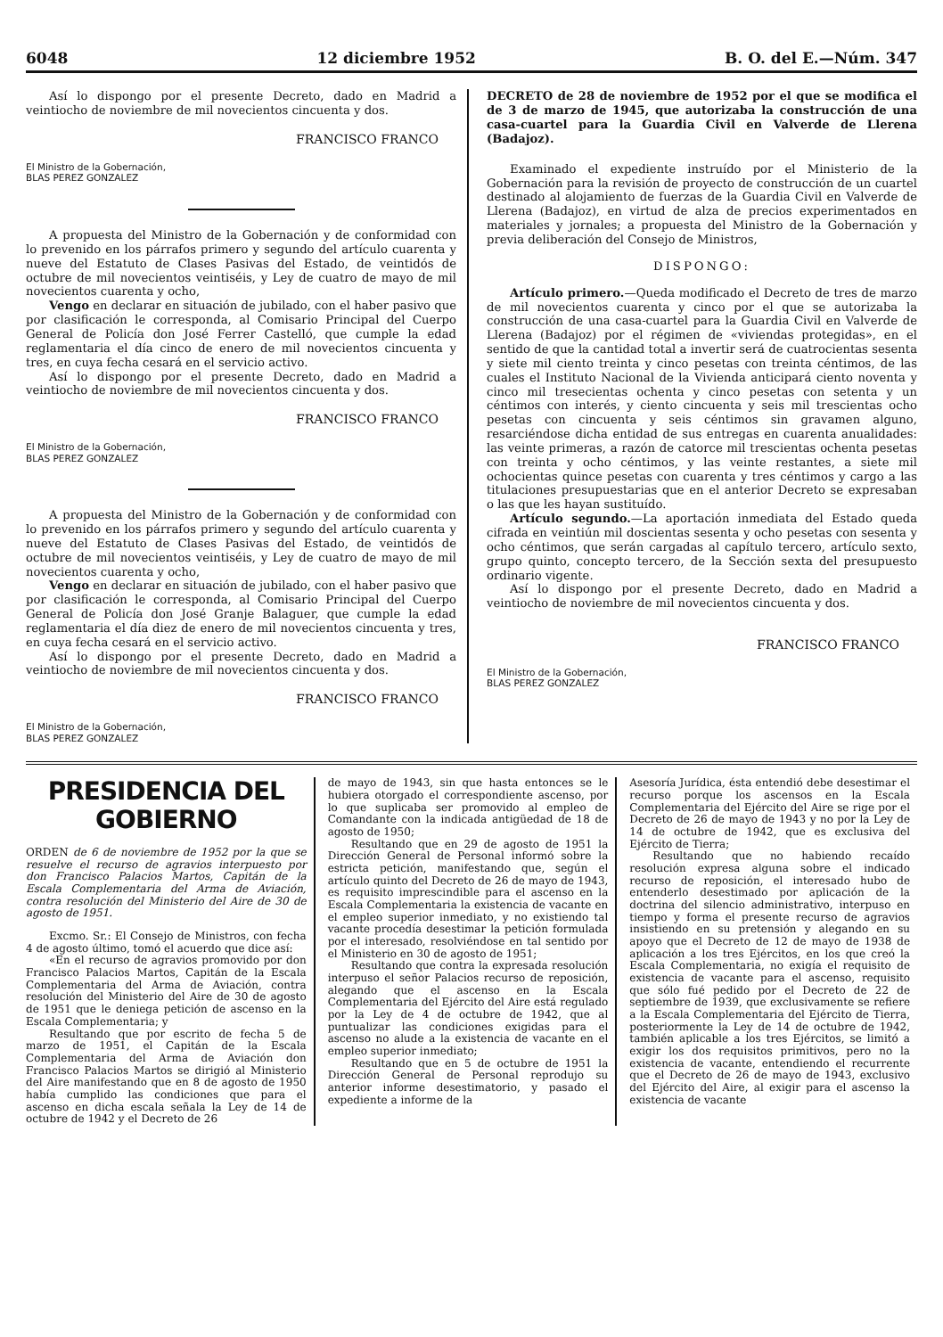6048 12 diciembre 1952 B. O. del E.—Núm. 347
Así lo dispongo por el presente Decreto, dado en Madrid a veintiocho de noviembre de mil novecientos cincuenta y dos.
FRANCISCO FRANCO
El Ministro de la Gobernación,
BLAS PEREZ GONZALEZ
A propuesta del Ministro de la Gobernación y de conformidad con lo prevenido en los párrafos primero y segundo del artículo cuarenta y nueve del Estatuto de Clases Pasivas del Estado, de veintidós de octubre de mil novecientos veintiséis, y Ley de cuatro de mayo de mil novecientos cuarenta y ocho,
Vengo en declarar en situación de jubilado, con el haber pasivo que por clasificación le corresponda, al Comisario Principal del Cuerpo General de Policía don José Ferrer Castelló, que cumple la edad reglamentaria el día cinco de enero de mil novecientos cincuenta y tres, en cuya fecha cesará en el servicio activo.
Así lo dispongo por el presente Decreto, dado en Madrid a veintiocho de noviembre de mil novecientos cincuenta y dos.
FRANCISCO FRANCO
El Ministro de la Gobernación,
BLAS PEREZ GONZALEZ
A propuesta del Ministro de la Gobernación y de conformidad con lo prevenido en los párrafos primero y segundo del artículo cuarenta y nueve del Estatuto de Clases Pasivas del Estado, de veintidós de octubre de mil novecientos veintiséis, y Ley de cuatro de mayo de mil novecientos cuarenta y ocho,
Vengo en declarar en situación de jubilado, con el haber pasivo que por clasificación le corresponda, al Comisario Principal del Cuerpo General de Policía don José Granje Balaguer, que cumple la edad reglamentaria el día diez de enero de mil novecientos cincuenta y tres, en cuya fecha cesará en el servicio activo.
Así lo dispongo por el presente Decreto, dado en Madrid a veintiocho de noviembre de mil novecientos cincuenta y dos.
FRANCISCO FRANCO
El Ministro de la Gobernación,
BLAS PEREZ GONZALEZ
DECRETO de 28 de noviembre de 1952 por el que se modifica el de 3 de marzo de 1945, que autorizaba la construcción de una casa-cuartel para la Guardia Civil en Valverde de Llerena (Badajoz).
Examinado el expediente instruído por el Ministerio de la Gobernación para la revisión de proyecto de construcción de un cuartel destinado al alojamiento de fuerzas de la Guardia Civil en Valverde de Llerena (Badajoz), en virtud de alza de precios experimentados en materiales y jornales; a propuesta del Ministro de la Gobernación y previa deliberación del Consejo de Ministros,
DISPONGO:
Artículo primero.—Queda modificado el Decreto de tres de marzo de mil novecientos cuarenta y cinco por el que se autorizaba la construcción de una casa-cuartel para la Guardia Civil en Valverde de Llerena (Badajoz) por el régimen de «viviendas protegidas», en el sentido de que la cantidad total a invertir será de cuatrocientas sesenta y siete mil ciento treinta y cinco pesetas con treinta céntimos, de las cuales el Instituto Nacional de la Vivienda anticipará ciento noventa y cinco mil tresecientas ochenta y cinco pesetas con setenta y un céntimos con interés, y ciento cincuenta y seis mil trescientas ocho pesetas con cincuenta y seis céntimos sin gravamen alguno, resarciéndose dicha entidad de sus entregas en cuarenta anualidades: las veinte primeras, a razón de catorce mil trescientas ochenta pesetas con treinta y ocho céntimos, y las veinte restantes, a siete mil ochocientas quince pesetas con cuarenta y tres céntimos y cargo a las titulaciones presupuestarias que en el anterior Decreto se expresaban o las que les hayan sustituído.
Artículo segundo.—La aportación inmediata del Estado queda cifrada en veintiún mil doscientas sesenta y ocho pesetas con sesenta y ocho céntimos, que serán cargadas al capítulo tercero, artículo sexto, grupo quinto, concepto tercero, de la Sección sexta del presupuesto ordinario vigente.
Así lo dispongo por el presente Decreto, dado en Madrid a veintiocho de noviembre de mil novecientos cincuenta y dos.
FRANCISCO FRANCO
El Ministro de la Gobernación,
BLAS PEREZ GONZALEZ
PRESIDENCIA DEL GOBIERNO
ORDEN de 6 de noviembre de 1952 por la que se resuelve el recurso de agravios interpuesto por don Francisco Palacios Martos, Capitán de la Escala Complementaria del Arma de Aviación, contra resolución del Ministerio del Aire de 30 de agosto de 1951.
Excmo. Sr.: El Consejo de Ministros, con fecha 4 de agosto último, tomó el acuerdo que dice así:
«En el recurso de agravios promovido por don Francisco Palacios Martos, Capitán de la Escala Complementaria del Arma de Aviación, contra resolución del Ministerio del Aire de 30 de agosto de 1951 que le deniega petición de ascenso en la Escala Complementaria; y
Resultando que por escrito de fecha 5 de marzo de 1951, el Capitán de la Escala Complementaria del Arma de Aviación don Francisco Palacios Martos se dirigió al Ministerio del Aire manifestando que en 8 de agosto de 1950 había cumplido las condiciones que para el ascenso en dicha escala señala la Ley de 14 de octubre de 1942 y el Decreto de 26
de mayo de 1943, sin que hasta entonces se le hubiera otorgado el correspondiente ascenso, por lo que suplicaba ser promovido al empleo de Comandante con la indicada antigüedad de 18 de agosto de 1950;
Resultando que en 29 de agosto de 1951 la Dirección General de Personal informó sobre la estricta petición, manifestando que, según el artículo quinto del Decreto de 26 de mayo de 1943, es requisito imprescindible para el ascenso en la Escala Complementaria la existencia de vacante en el empleo superior inmediato, y no existiendo tal vacante procedía desestimar la petición formulada por el interesado, resolviéndose en tal sentido por el Ministerio en 30 de agosto de 1951;
Resultando que contra la expresada resolución interpuso el señor Palacios recurso de reposición, alegando que el ascenso en la Escala Complementaria del Ejército del Aire está regulado por la Ley de 4 de octubre de 1942, que al puntualizar las condiciones exigidas para el ascenso no alude a la existencia de vacante en el empleo superior inmediato;
Resultando que en 5 de octubre de 1951 la Dirección General de Personal reprodujo su anterior informe desestimatorio, y pasado el expediente a informe de la
Asesoría Jurídica, ésta entendió debe desestimar el recurso porque los ascensos en la Escala Complementaria del Ejército del Aire se rige por el Decreto de 26 de mayo de 1943 y no por la Ley de 14 de octubre de 1942, que es exclusiva del Ejército de Tierra;
Resultando que no habiendo recaído resolución expresa alguna sobre el indicado recurso de reposición, el interesado hubo de entenderlo desestimado por aplicación de la doctrina del silencio administrativo, interpuso en tiempo y forma el presente recurso de agravios insistiendo en su pretensión y alegando en su apoyo que el Decreto de 12 de mayo de 1938 de aplicación a los tres Ejércitos, en los que creó la Escala Complementaria, no exigía el requisito de existencia de vacante para el ascenso, requisito que sólo fué pedido por el Decreto de 22 de septiembre de 1939, que exclusivamente se refiere a la Escala Complementaria del Ejército de Tierra, posteriormente la Ley de 14 de octubre de 1942, también aplicable a los tres Ejércitos, se limitó a exigir los dos requisitos primitivos, pero no la existencia de vacante, entendiendo el recurrente que el Decreto de 26 de mayo de 1943, exclusivo del Ejército del Aire, al exigir para el ascenso la existencia de vacante